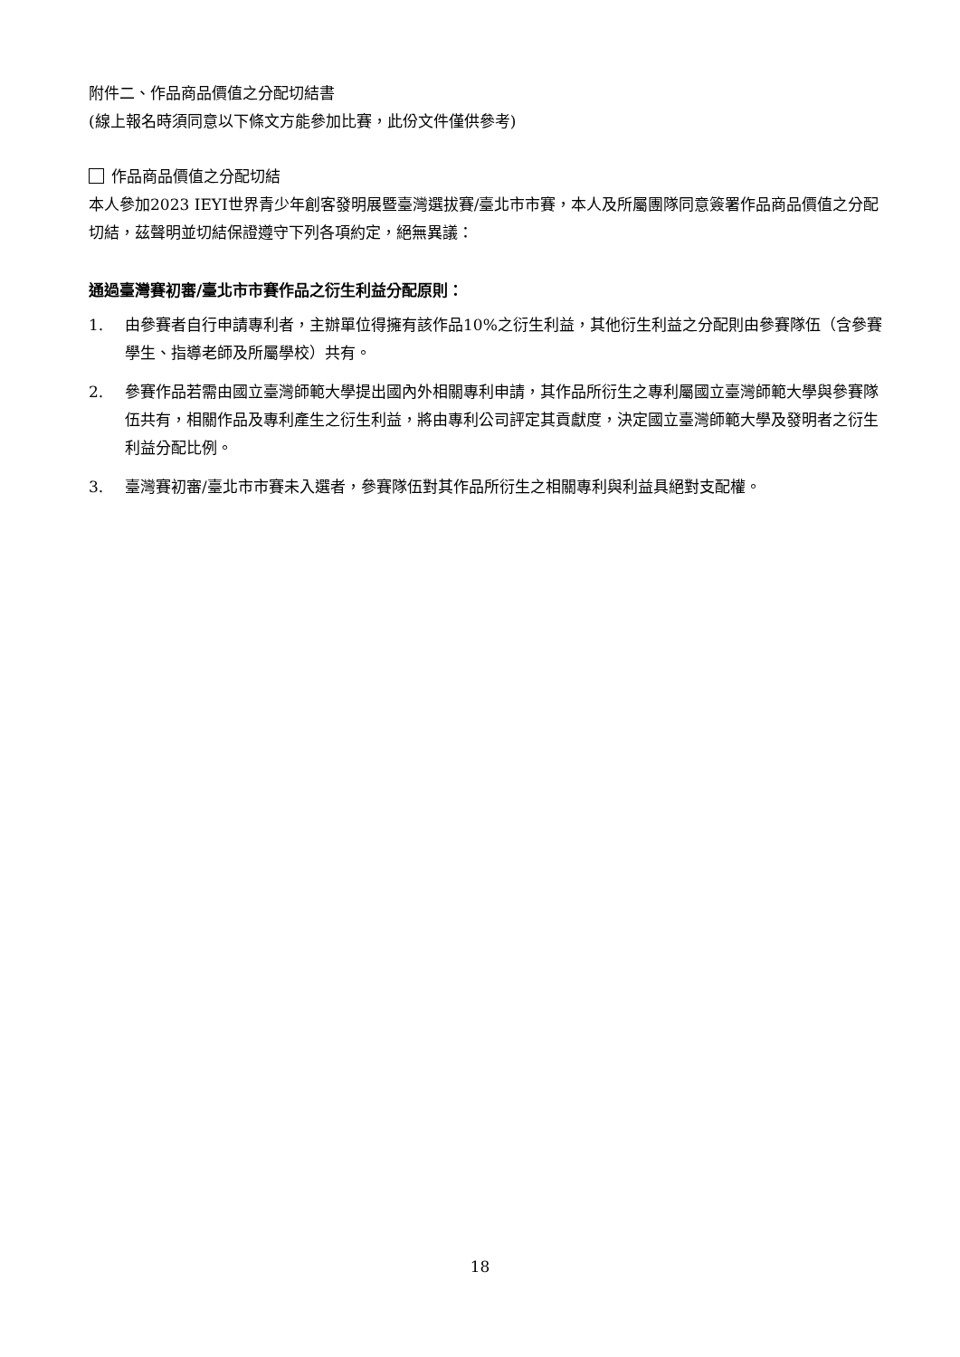附件二、作品商品價值之分配切結書
(線上報名時須同意以下條文方能參加比賽，此份文件僅供參考)
作品商品價值之分配切結
本人參加2023 IEYI世界青少年創客發明展暨臺灣選拔賽/臺北市市賽，本人及所屬團隊同意簽署作品商品價值之分配切結，茲聲明並切結保證遵守下列各項約定，絕無異議：
通過臺灣賽初審/臺北市市賽作品之衍生利益分配原則：
1. 由參賽者自行申請專利者，主辦單位得擁有該作品10%之衍生利益，其他衍生利益之分配則由參賽隊伍（含參賽學生、指導老師及所屬學校）共有。
2. 參賽作品若需由國立臺灣師範大學提出國內外相關專利申請，其作品所衍生之專利屬國立臺灣師範大學與參賽隊伍共有，相關作品及專利產生之衍生利益，將由專利公司評定其貢獻度，決定國立臺灣師範大學及發明者之衍生利益分配比例。
3. 臺灣賽初審/臺北市市賽未入選者，參賽隊伍對其作品所衍生之相關專利與利益具絕對支配權。
18